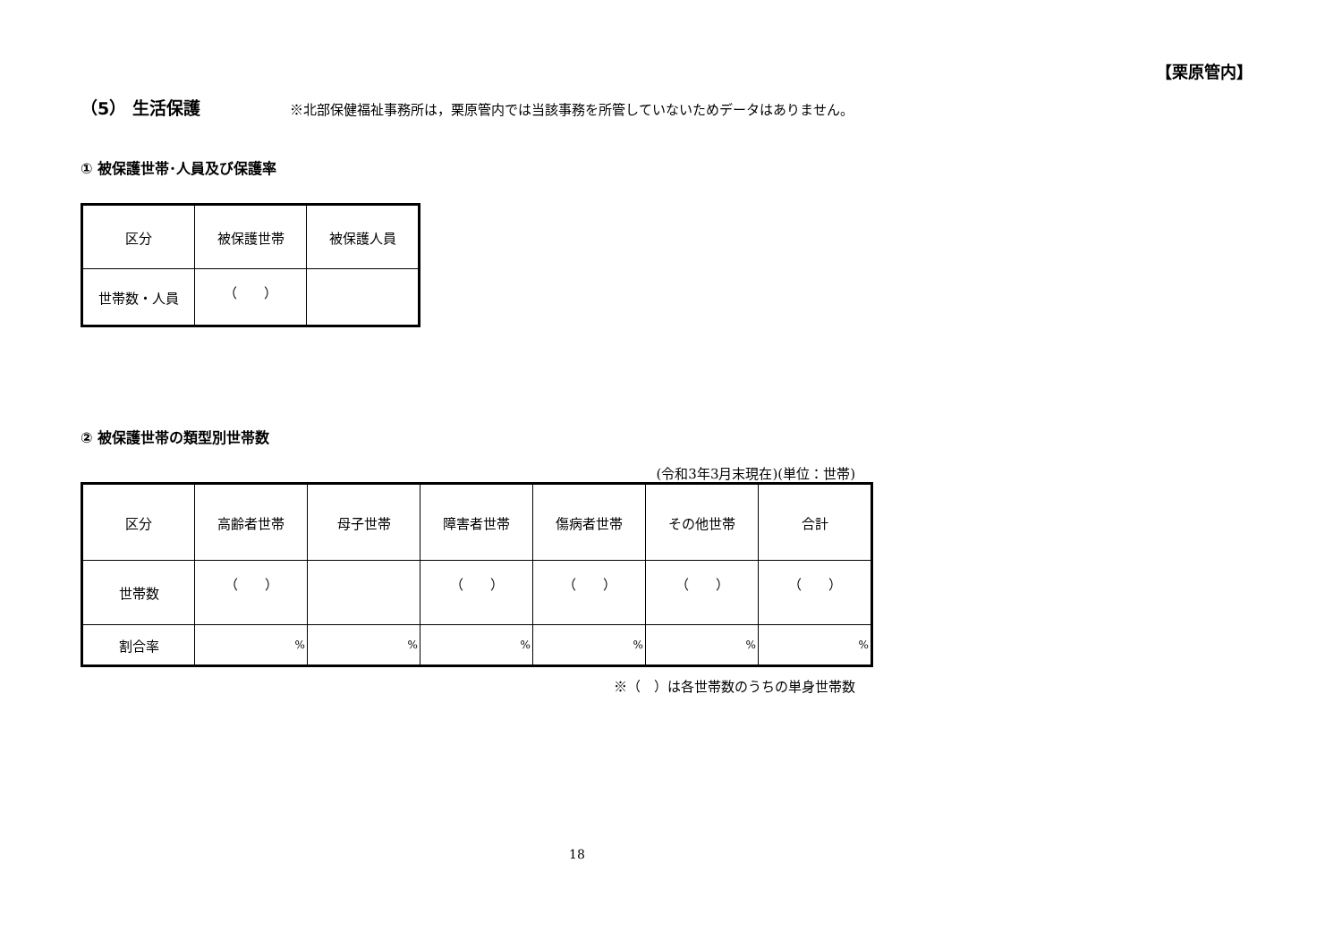【栗原管内】
（5） 生活保護 ※北部保健福祉事務所は，栗原管内では当該事務を所管していないためデータはありません。
① 被保護世帯･人員及び保護率
| 区分 | 被保護世帯 | 被保護人員 |
| 世帯数・人員 | （ ） | |
② 被保護世帯の類型別世帯数
(令和3年3月末現在)(単位：世帯)
| 区分 | 高齢者世帯 | 母子世帯 | 障害者世帯 | 傷病者世帯 | その他世帯 | 合計 |
| 世帯数 | （ ） | | （ ） | （ ） | （ ） | （ ） |
| 割合率 | % | % | % | % | % | % |
※（　）は各世帯数のうちの単身世帯数
18